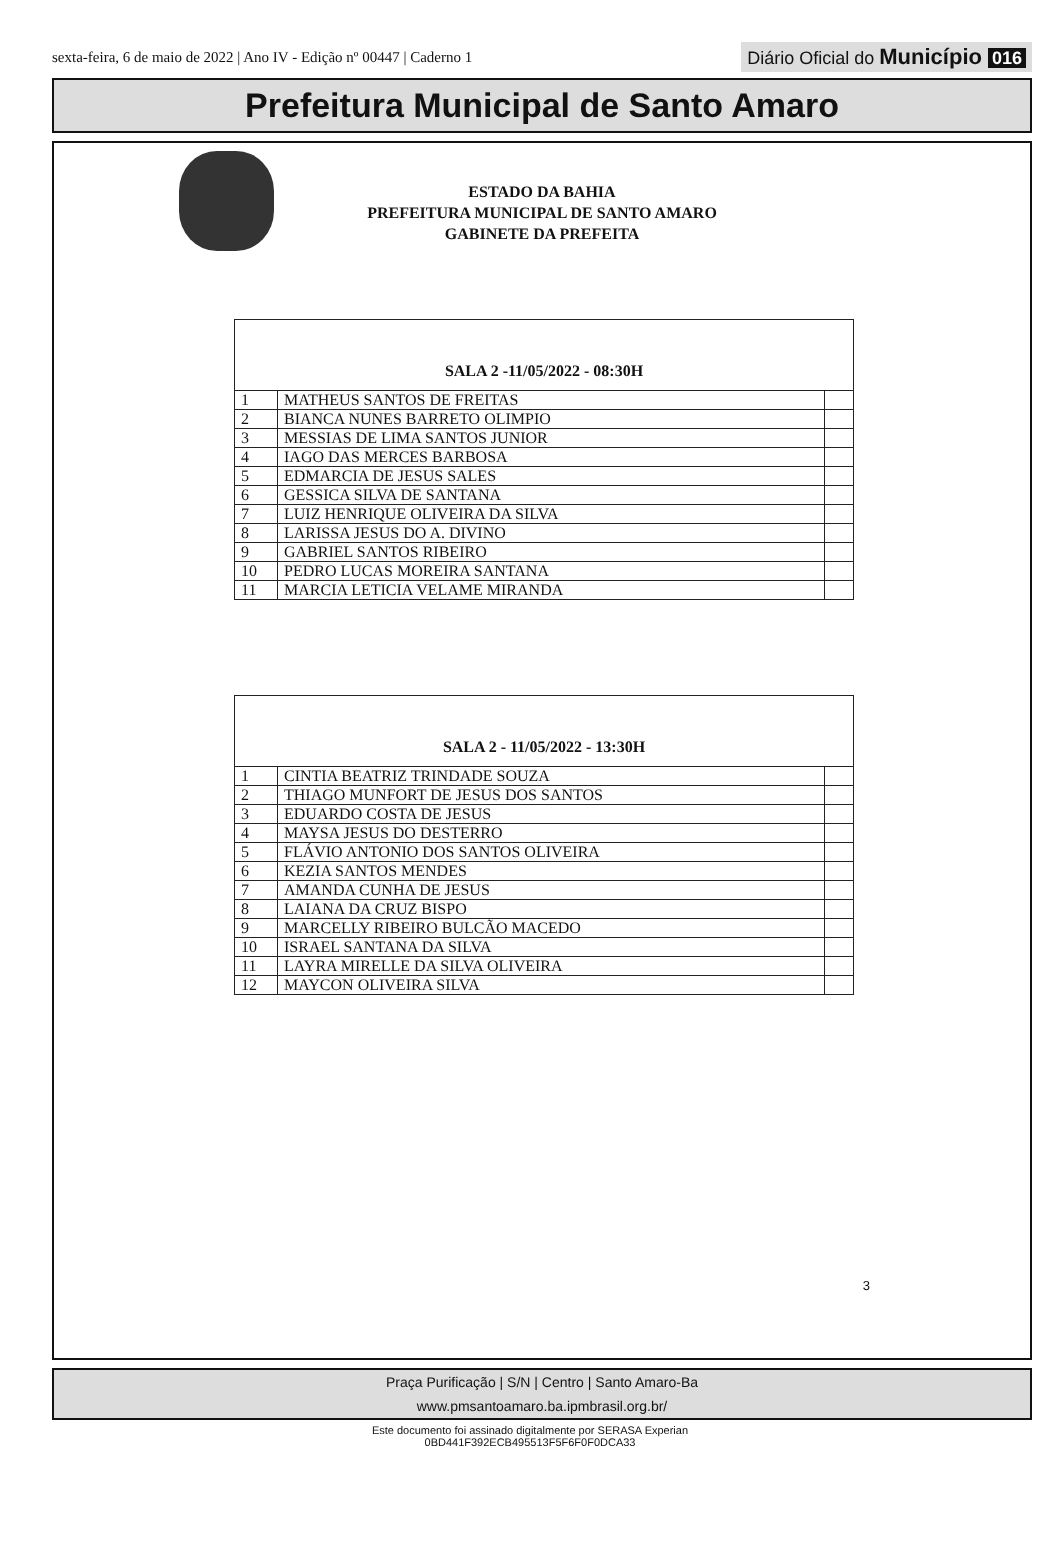sexta-feira, 6 de maio de 2022 | Ano IV - Edição nº 00447 | Caderno 1
Diário Oficial do Município 016
Prefeitura Municipal de Santo Amaro
ESTADO DA BAHIA
PREFEITURA MUNICIPAL DE SANTO AMARO
GABINETE DA PREFEITA
| SALA 2 -11/05/2022 - 08:30H | | |
| --- | --- | --- |
| 1 | MATHEUS SANTOS DE FREITAS | |
| 2 | BIANCA NUNES BARRETO OLIMPIO | |
| 3 | MESSIAS DE LIMA SANTOS JUNIOR | |
| 4 | IAGO DAS MERCES BARBOSA | |
| 5 | EDMARCIA DE JESUS SALES | |
| 6 | GESSICA SILVA DE SANTANA | |
| 7 | LUIZ HENRIQUE OLIVEIRA DA SILVA | |
| 8 | LARISSA JESUS DO A. DIVINO | |
| 9 | GABRIEL SANTOS RIBEIRO | |
| 10 | PEDRO LUCAS MOREIRA SANTANA | |
| 11 | MARCIA LETICIA VELAME MIRANDA | |
| SALA 2 - 11/05/2022 - 13:30H | | |
| --- | --- | --- |
| 1 | CINTIA BEATRIZ TRINDADE SOUZA | |
| 2 | THIAGO MUNFORT DE JESUS DOS SANTOS | |
| 3 | EDUARDO COSTA DE JESUS | |
| 4 | MAYSA JESUS DO DESTERRO | |
| 5 | FLÁVIO ANTONIO DOS SANTOS OLIVEIRA | |
| 6 | KEZIA SANTOS MENDES | |
| 7 | AMANDA CUNHA DE JESUS | |
| 8 | LAIANA DA CRUZ BISPO | |
| 9 | MARCELLY RIBEIRO BULCÃO MACEDO | |
| 10 | ISRAEL SANTANA DA SILVA | |
| 11 | LAYRA MIRELLE DA SILVA OLIVEIRA | |
| 12 | MAYCON OLIVEIRA SILVA | |
3
Praça Purificação | S/N | Centro | Santo Amaro-Ba
www.pmsantoamaro.ba.ipmbrasil.org.br/
Este documento foi assinado digitalmente por SERASA Experian
0BD441F392ECB495513F5F6F0F0DCA33